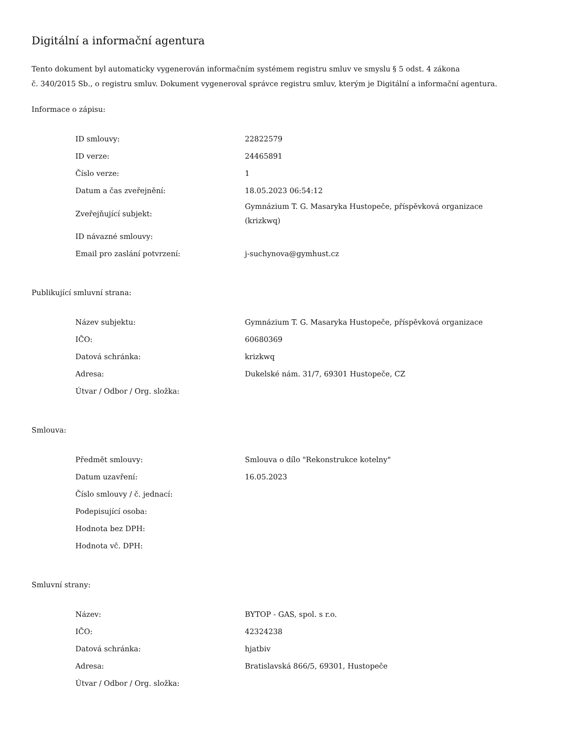Digitální a informační agentura
Tento dokument byl automaticky vygenerován informačním systémem registru smluv ve smyslu § 5 odst. 4 zákona
č. 340/2015 Sb., o registru smluv. Dokument vygeneroval správce registru smluv, kterým je Digitální a informační agentura.
Informace o zápisu:
| ID smlouvy: | 22822579 |
| ID verze: | 24465891 |
| Číslo verze: | 1 |
| Datum a čas zveřejnění: | 18.05.2023 06:54:12 |
| Zveřejňující subjekt: | Gymnázium T. G. Masaryka Hustopeče, příspěvková organizace (krizkwq) |
| ID návazné smlouvy: | |
| Email pro zaslání potvrzení: | j-suchynova@gymhust.cz |
Publikující smluvní strana:
| Název subjektu: | Gymnázium T. G. Masaryka Hustopeče, příspěvková organizace |
| IČO: | 60680369 |
| Datová schránka: | krizkwq |
| Adresa: | Dukelské nám. 31/7, 69301 Hustopeče, CZ |
| Útvar / Odbor / Org. složka: | |
Smlouva:
| Předmět smlouvy: | Smlouva o dílo "Rekonstrukce kotelny" |
| Datum uzavření: | 16.05.2023 |
| Číslo smlouvy / č. jednací: | |
| Podepisující osoba: | |
| Hodnota bez DPH: | |
| Hodnota vč. DPH: | |
Smluvní strany:
| Název: | BYTOP - GAS, spol. s r.o. |
| IČO: | 42324238 |
| Datová schránka: | hjatbiv |
| Adresa: | Bratislavská 866/5, 69301, Hustopeče |
| Útvar / Odbor / Org. složka: | |